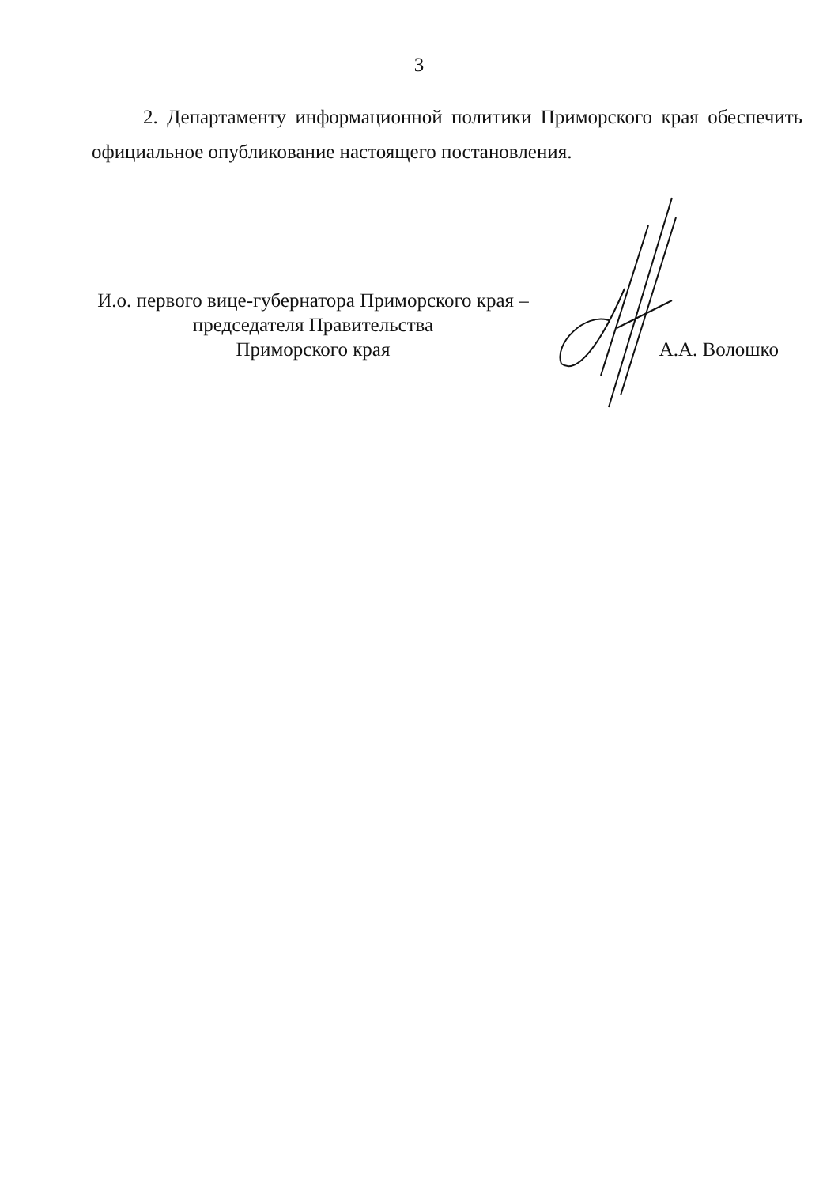3
2. Департаменту информационной политики Приморского края обеспечить официальное опубликование настоящего постановления.
И.о. первого вице-губернатора Приморского края –
председателя Правительства
Приморского края
А.А. Волошко